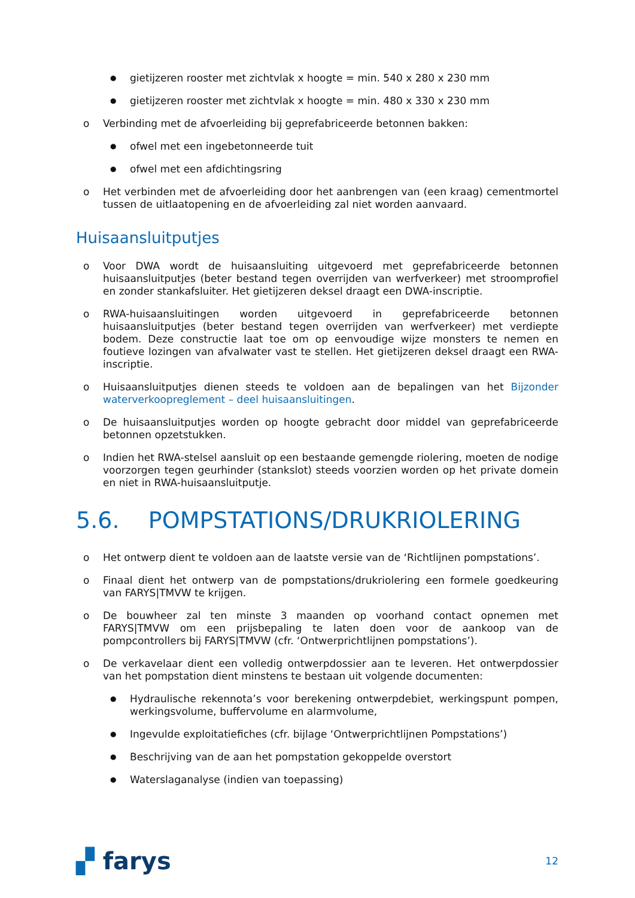● gietijzeren rooster met zichtvlak x hoogte = min. 540 x 280 x 230 mm
● gietijzeren rooster met zichtvlak x hoogte = min. 480 x 330 x 230 mm
o Verbinding met de afvoerleiding bij geprefabriceerde betonnen bakken:
● ofwel met een ingebetonneerde tuit
● ofwel met een afdichtingsring
o Het verbinden met de afvoerleiding door het aanbrengen van (een kraag) cementmortel tussen de uitlaatopening en de afvoerleiding zal niet worden aanvaard.
Huisaansluitputjes
o Voor DWA wordt de huisaansluiting uitgevoerd met geprefabriceerde betonnen huisaansluitputjes (beter bestand tegen overrijden van werfverkeer) met stroomprofiel en zonder stankafsluiter. Het gietijzeren deksel draagt een DWA-inscriptie.
o RWA-huisaansluitingen worden uitgevoerd in geprefabriceerde betonnen huisaansluitputjes (beter bestand tegen overrijden van werfverkeer) met verdiepte bodem. Deze constructie laat toe om op eenvoudige wijze monsters te nemen en foutieve lozingen van afvalwater vast te stellen. Het gietijzeren deksel draagt een RWA-inscriptie.
o Huisaansluitputjes dienen steeds te voldoen aan de bepalingen van het Bijzonder waterverkoopreglement – deel huisaansluitingen.
o De huisaansluitputjes worden op hoogte gebracht door middel van geprefabriceerde betonnen opzetstukken.
o Indien het RWA-stelsel aansluit op een bestaande gemengde riolering, moeten de nodige voorzorgen tegen geurhinder (stankslot) steeds voorzien worden op het private domein en niet in RWA-huisaansluitputje.
5.6. POMPSTATIONS/DRUKRIOLERING
o Het ontwerp dient te voldoen aan de laatste versie van de ‘Richtlijnen pompstations’.
o Finaal dient het ontwerp van de pompstations/drukriolering een formele goedkeuring van FARYS|TMVW te krijgen.
o De bouwheer zal ten minste 3 maanden op voorhand contact opnemen met FARYS|TMVW om een prijsbepaling te laten doen voor de aankoop van de pompcontrollers bij FARYS|TMVW (cfr. ‘Ontwerprichtlijnen pompstations’).
o De verkavelaar dient een volledig ontwerpdossier aan te leveren. Het ontwerpdossier van het pompstation dient minstens te bestaan uit volgende documenten:
● Hydraulische rekennota’s voor berekening ontwerpdebiet, werkingspunt pompen, werkingsvolume, buffervolume en alarmvolume,
● Ingevulde exploitatiefiches (cfr. bijlage ‘Ontwerprichtlijnen Pompstations’)
● Beschrijving van de aan het pompstation gekoppelde overstort
● Waterslaganalyse (indien van toepassing)
▞ farys 12